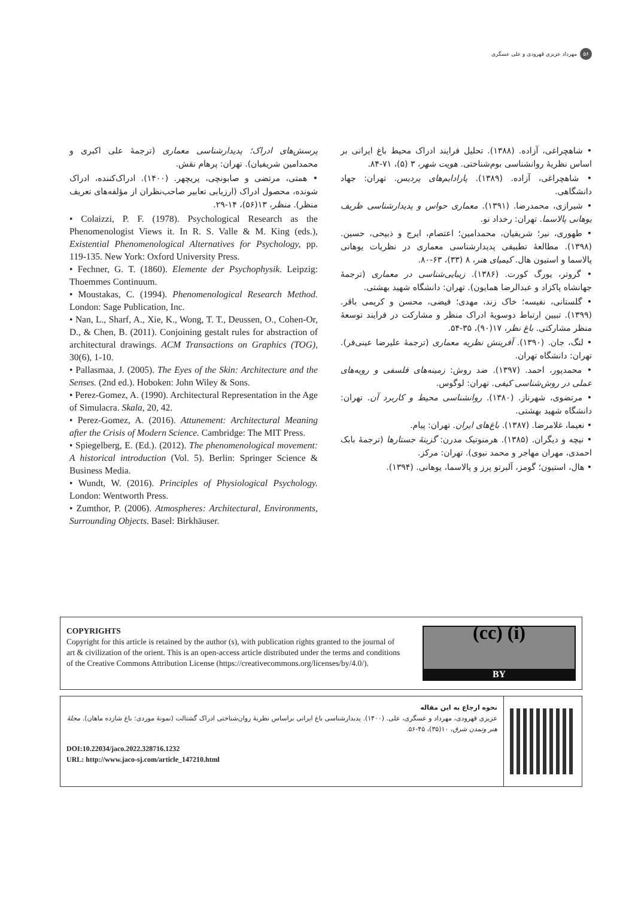۵۶ مهرداد عزیزی قهرودی و علی عسگری
• شاهچراغی، آزاده. (۱۳۸۸). تحلیل فرایند ادراک محیط باغ ایرانی بر اساس نظریهٔ روانشناسی بوم‌شناختی. هویت شهر، ۳ (۵)، ۷۱-۸۴.
• شاهچراغی، آزاده. (۱۳۸۹). پارادایم‌های پردیس. تهران: جهاد دانشگاهی.
• شیرازی، محمدرضا. (۱۳۹۱). معماری حواس و پدیدارشناسی ظریف یوهانی پالاسما. تهران: رخداد نو.
• طهوری، نیر؛ شریفیان، محمدامین؛ اعتصام، ایرج و ذبیحی، حسین. (۱۳۹۸). مطالعهٔ تطبیقی پدیدارشناسی معماری در نظریات یوهانی پالاسما و استیون هال. کیمیای هنر، ۸ (۳۳)، ۶۳-۸۰.
• گروتر، یورگ کورت. (۱۳۸۶). زیبایی‌شناسی در معماری (ترجمهٔ جهانشاه پاکزاد و عبدالرضا همایون). تهران: دانشگاه شهید بهشتی.
• گلستانی، نفیسه؛ خاک زند، مهدی؛ فیضی، محسن و کریمی باقر. (۱۳۹۹). تبیین ارتباط دوسویهٔ ادراک منظر و مشارکت در فرایند توسعهٔ منظر مشارکتی. باغ نظر، ۱۷(۹۰)، ۳۵-۵۴.
• لنگ، جان. (۱۳۹۰). آفرینش نظریه معماری (ترجمهٔ علیرضا عینی‌فر). تهران: دانشگاه تهران.
• محمدپور، احمد. (۱۳۹۷). ضد روش: زمینه‌های فلسفی و رویه‌های عملی در روش‌شناسی کیفی. تهران: لوگوس.
• مرتضوی، شهرناز. (۱۳۸۰). روانشناسی محیط و کاربرد آن. تهران: دانشگاه شهید بهشتی.
• نعیما، غلامرضا. (۱۳۸۷). باغ‌های ایران. تهران: پیام.
• نیچه و دیگران. (۱۳۸۵). هرمنوتیک مدرن: گزینهٔ جستارها (ترجمهٔ بابک احمدی، مهران مهاجر و محمد نبوی). تهران: مرکز.
• هال، استیون؛ گومز، آلبرتو پرز و پالاسما، یوهانی. (۱۳۹۴).
پرسش‌های ادراک؛ پدیدارشناسی معماری (ترجمهٔ علی اکبری و محمدامین شریفیان). تهران: پرهام نقش.
• همتی، مرتضی و صابونچی، پریچهر. (۱۴۰۰). ادراک‌کننده، ادراک شونده، محصول ادراک (ارزیابی تعابیر صاحب‌نظران از مؤلفه‌های تعریف منظر). منظر، ۱۳(۵۶)، ۱۴-۲۹.
• Colaizzi, P. F. (1978). Psychological Research as the Phenomenologist Views it. In R. S. Valle & M. King (eds.), Existential Phenomenological Alternatives for Psychology, pp. 119-135. New York: Oxford University Press.
• Fechner, G. T. (1860). Elemente der Psychophysik. Leipzig: Thoemmes Continuum.
• Moustakas, C. (1994). Phenomenological Research Method. London: Sage Publication, Inc.
• Nan, L., Sharf, A., Xie, K., Wong, T. T., Deussen, O., Cohen-Or, D., & Chen, B. (2011). Conjoining gestalt rules for abstraction of architectural drawings. ACM Transactions on Graphics (TOG), 30(6), 1-10.
• Pallasmaa, J. (2005). The Eyes of the Skin: Architecture and the Senses. (2nd ed.). Hoboken: John Wiley & Sons.
• Perez-Gomez, A. (1990). Architectural Representation in the Age of Simulacra. Skala, 20, 42.
• Perez-Gomez, A. (2016). Attunement: Architectural Meaning after the Crisis of Modern Science. Cambridge: The MIT Press.
• Spiegelberg, E. (Ed.). (2012). The phenomenological movement: A historical introduction (Vol. 5). Berlin: Springer Science & Business Media.
• Wundt, W. (2016). Principles of Physiological Psychology. London: Wentworth Press.
• Zumthor, P. (2006). Atmospheres: Architectural, Environments, Surrounding Objects. Basel: Birkhäuser.
COPYRIGHTS
Copyright for this article is retained by the author (s), with publication rights granted to the journal of art & civilization of the orient. This is an open-access article distributed under the terms and conditions of the Creative Commons Attribution License (https://creativecommons.org/licenses/by/4.0/).
(cc) (i)
BY
نحوه ارجاع به این مقاله
عزیزی قهرودی، مهرداد و عسگری، علی. (۱۴۰۰). پدیدارشناسی باغ ایرانی براساس نظریهٔ روان‌شناختی ادراک گشتالت (نمونهٔ موردی: باغ شازده ماهان). مجلهٔ هنر وتمدن شرق، ۱۰(۳۵)، ۴۵-۵۶.
DOI:10.22034/jaco.2022.328716.1232
URL: http://www.jaco-sj.com/article_147210.html